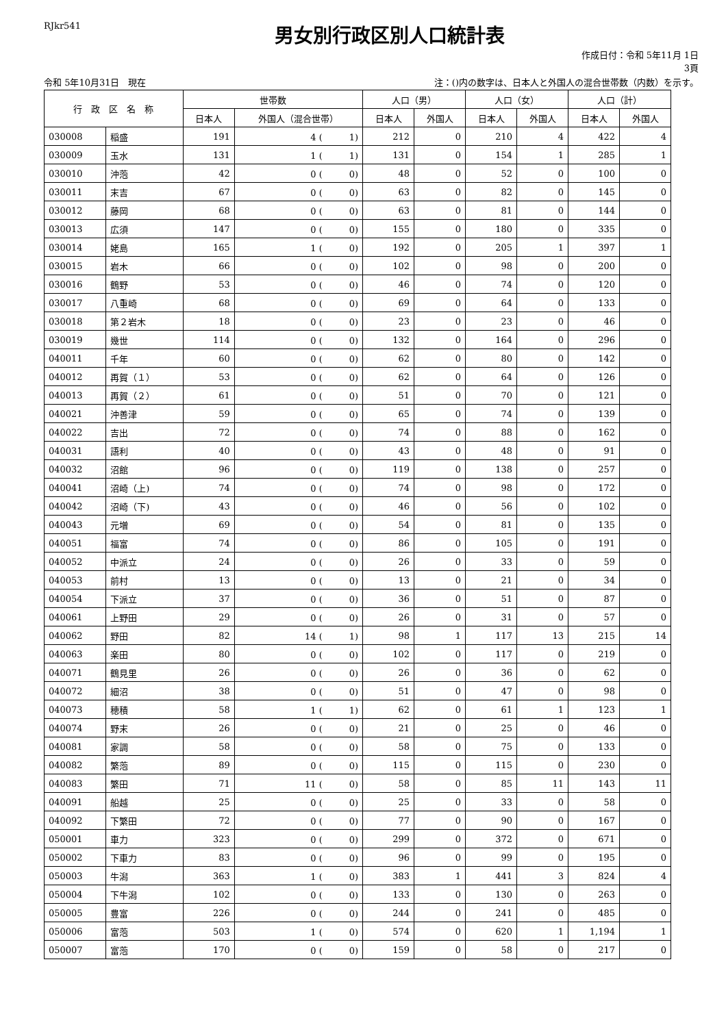RJkr541
男女別行政区別人口統計表
作成日付：令和 5年11月 1日
3頁
令和 5年10月31日　現在 注：()内の数字は、日本人と外国人の混合世帯数（内数）を示す。
| 行 政 区 名 称 | | 世帯数 | | 人口（男） | | 人口（女） | | 人口（計） | |
| --- | --- | --- | --- | --- | --- | --- | --- | --- | --- |
| | | 日本人 | 外国人（混合世帯） | 日本人 | 外国人 | 日本人 | 外国人 | 日本人 | 外国人 |
| 030008 | 稲盛 | 191 | 4 ( 1) | 212 | 0 | 210 | 4 | 422 | 4 |
| 030009 | 玉水 | 131 | 1 ( 1) | 131 | 0 | 154 | 1 | 285 | 1 |
| 030010 | 沖萢 | 42 | 0 ( 0) | 48 | 0 | 52 | 0 | 100 | 0 |
| 030011 | 末吉 | 67 | 0 ( 0) | 63 | 0 | 82 | 0 | 145 | 0 |
| 030012 | 藤岡 | 68 | 0 ( 0) | 63 | 0 | 81 | 0 | 144 | 0 |
| 030013 | 広須 | 147 | 0 ( 0) | 155 | 0 | 180 | 0 | 335 | 0 |
| 030014 | 姥島 | 165 | 1 ( 0) | 192 | 0 | 205 | 1 | 397 | 1 |
| 030015 | 岩木 | 66 | 0 ( 0) | 102 | 0 | 98 | 0 | 200 | 0 |
| 030016 | 鶴野 | 53 | 0 ( 0) | 46 | 0 | 74 | 0 | 120 | 0 |
| 030017 | 八重崎 | 68 | 0 ( 0) | 69 | 0 | 64 | 0 | 133 | 0 |
| 030018 | 第２岩木 | 18 | 0 ( 0) | 23 | 0 | 23 | 0 | 46 | 0 |
| 030019 | 幾世 | 114 | 0 ( 0) | 132 | 0 | 164 | 0 | 296 | 0 |
| 040011 | 千年 | 60 | 0 ( 0) | 62 | 0 | 80 | 0 | 142 | 0 |
| 040012 | 再賀（１） | 53 | 0 ( 0) | 62 | 0 | 64 | 0 | 126 | 0 |
| 040013 | 再賀（２） | 61 | 0 ( 0) | 51 | 0 | 70 | 0 | 121 | 0 |
| 040021 | 沖善津 | 59 | 0 ( 0) | 65 | 0 | 74 | 0 | 139 | 0 |
| 040022 | 吉出 | 72 | 0 ( 0) | 74 | 0 | 88 | 0 | 162 | 0 |
| 040031 | 語利 | 40 | 0 ( 0) | 43 | 0 | 48 | 0 | 91 | 0 |
| 040032 | 沼館 | 96 | 0 ( 0) | 119 | 0 | 138 | 0 | 257 | 0 |
| 040041 | 沼崎（上) | 74 | 0 ( 0) | 74 | 0 | 98 | 0 | 172 | 0 |
| 040042 | 沼崎（下) | 43 | 0 ( 0) | 46 | 0 | 56 | 0 | 102 | 0 |
| 040043 | 元増 | 69 | 0 ( 0) | 54 | 0 | 81 | 0 | 135 | 0 |
| 040051 | 福富 | 74 | 0 ( 0) | 86 | 0 | 105 | 0 | 191 | 0 |
| 040052 | 中派立 | 24 | 0 ( 0) | 26 | 0 | 33 | 0 | 59 | 0 |
| 040053 | 前村 | 13 | 0 ( 0) | 13 | 0 | 21 | 0 | 34 | 0 |
| 040054 | 下派立 | 37 | 0 ( 0) | 36 | 0 | 51 | 0 | 87 | 0 |
| 040061 | 上野田 | 29 | 0 ( 0) | 26 | 0 | 31 | 0 | 57 | 0 |
| 040062 | 野田 | 82 | 14 ( 1) | 98 | 1 | 117 | 13 | 215 | 14 |
| 040063 | 楽田 | 80 | 0 ( 0) | 102 | 0 | 117 | 0 | 219 | 0 |
| 040071 | 鶴見里 | 26 | 0 ( 0) | 26 | 0 | 36 | 0 | 62 | 0 |
| 040072 | 細沼 | 38 | 0 ( 0) | 51 | 0 | 47 | 0 | 98 | 0 |
| 040073 | 穂積 | 58 | 1 ( 1) | 62 | 0 | 61 | 1 | 123 | 1 |
| 040074 | 野末 | 26 | 0 ( 0) | 21 | 0 | 25 | 0 | 46 | 0 |
| 040081 | 家調 | 58 | 0 ( 0) | 58 | 0 | 75 | 0 | 133 | 0 |
| 040082 | 繁萢 | 89 | 0 ( 0) | 115 | 0 | 115 | 0 | 230 | 0 |
| 040083 | 繁田 | 71 | 11 ( 0) | 58 | 0 | 85 | 11 | 143 | 11 |
| 040091 | 船越 | 25 | 0 ( 0) | 25 | 0 | 33 | 0 | 58 | 0 |
| 040092 | 下繁田 | 72 | 0 ( 0) | 77 | 0 | 90 | 0 | 167 | 0 |
| 050001 | 車力 | 323 | 0 ( 0) | 299 | 0 | 372 | 0 | 671 | 0 |
| 050002 | 下車力 | 83 | 0 ( 0) | 96 | 0 | 99 | 0 | 195 | 0 |
| 050003 | 牛潟 | 363 | 1 ( 0) | 383 | 1 | 441 | 3 | 824 | 4 |
| 050004 | 下牛潟 | 102 | 0 ( 0) | 133 | 0 | 130 | 0 | 263 | 0 |
| 050005 | 豊富 | 226 | 0 ( 0) | 244 | 0 | 241 | 0 | 485 | 0 |
| 050006 | 富萢 | 503 | 1 ( 0) | 574 | 0 | 620 | 1 | 1,194 | 1 |
| 050007 | 富萢 | 170 | 0 ( 0) | 159 | 0 | 58 | 0 | 217 | 0 |